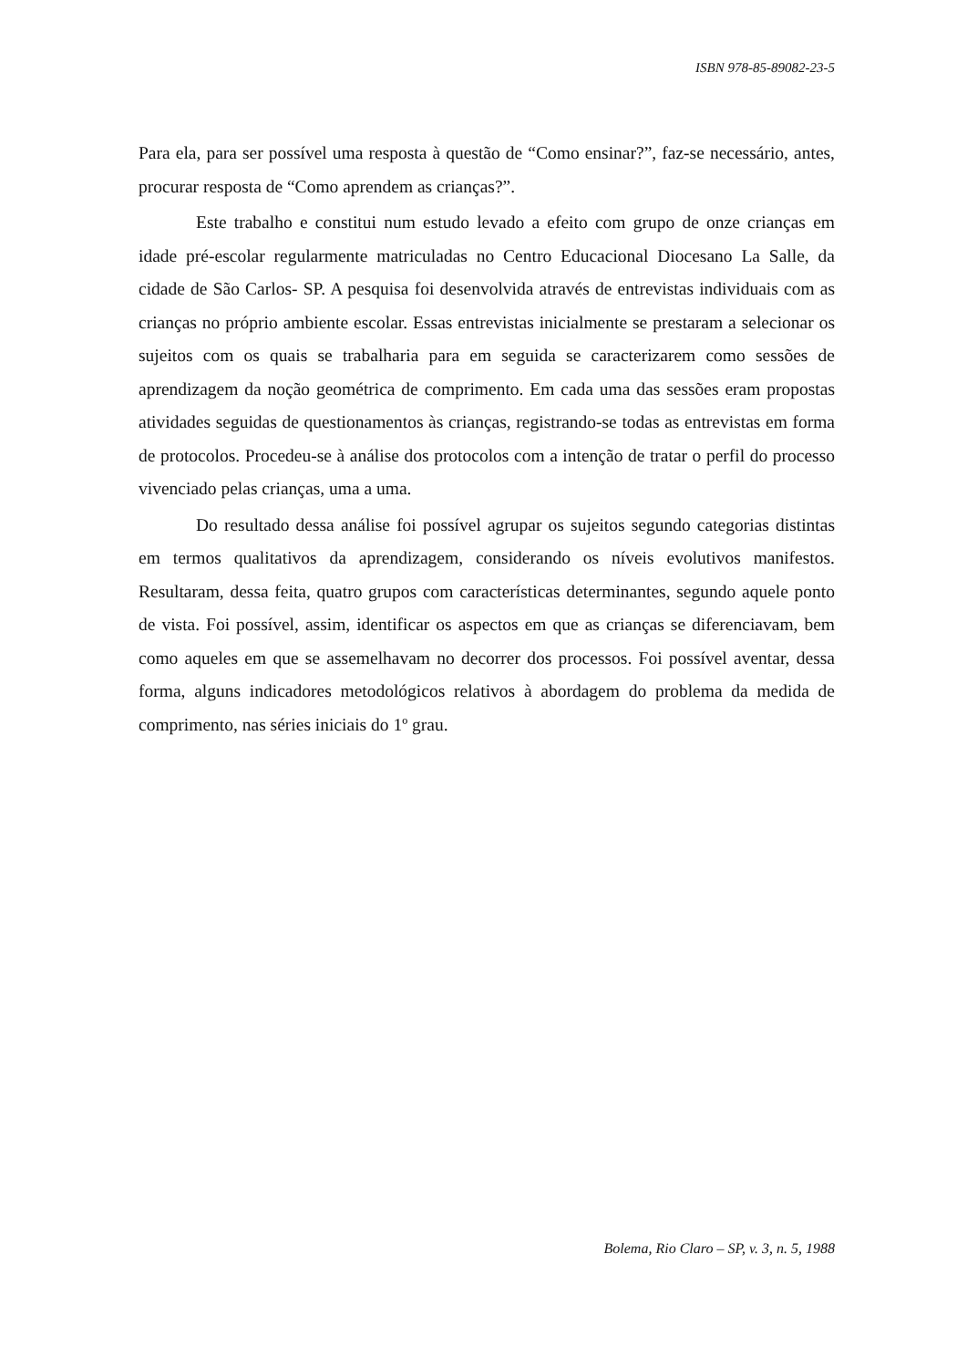ISBN 978-85-89082-23-5
Para ela, para ser possível uma resposta à questão de “Como ensinar?”, faz-se necessário, antes, procurar resposta de “Como aprendem as crianças?”.
Este trabalho e constitui num estudo levado a efeito com grupo de onze crianças em idade pré-escolar regularmente matriculadas no Centro Educacional Diocesano La Salle, da cidade de São Carlos- SP. A pesquisa foi desenvolvida através de entrevistas individuais com as crianças no próprio ambiente escolar. Essas entrevistas inicialmente se prestaram a selecionar os sujeitos com os quais se trabalharia para em seguida se caracterizarem como sessões de aprendizagem da noção geométrica de comprimento. Em cada uma das sessões eram propostas atividades seguidas de questionamentos às crianças, registrando-se todas as entrevistas em forma de protocolos. Procedeu-se à análise dos protocolos com a intenção de tratar o perfil do processo vivenciado pelas crianças, uma a uma.
Do resultado dessa análise foi possível agrupar os sujeitos segundo categorias distintas em termos qualitativos da aprendizagem, considerando os níveis evolutivos manifestos. Resultaram, dessa feita, quatro grupos com características determinantes, segundo aquele ponto de vista. Foi possível, assim, identificar os aspectos em que as crianças se diferenciavam, bem como aqueles em que se assemelhavam no decorrer dos processos. Foi possível aventar, dessa forma, alguns indicadores metodológicos relativos à abordagem do problema da medida de comprimento, nas séries iniciais do 1º grau.
Bolema, Rio Claro – SP, v. 3, n. 5, 1988